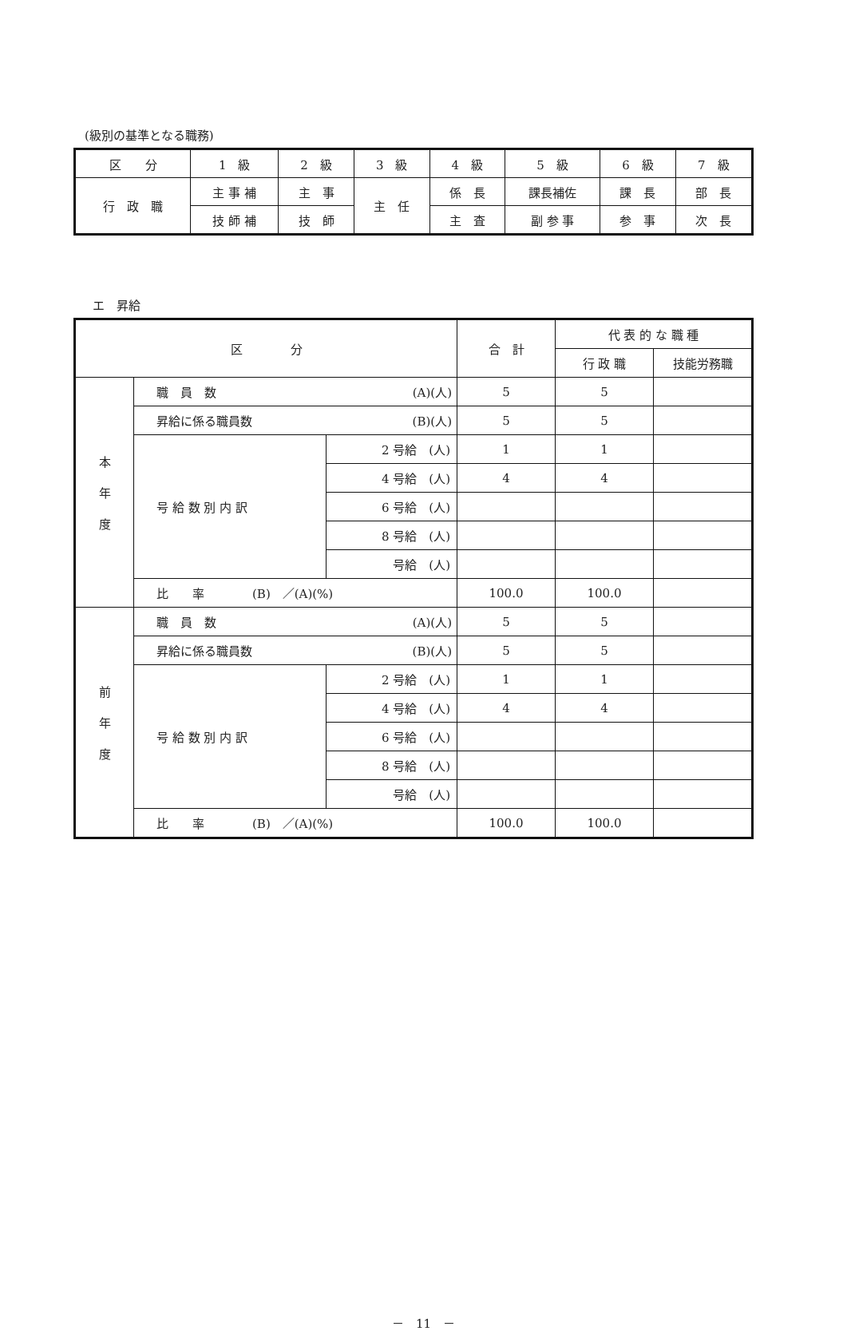(級別の基準となる職務)
| 区 分 | 1 級 | 2 級 | 3 級 | 4 級 | 5 級 | 6 級 | 7 級 |
| --- | --- | --- | --- | --- | --- | --- | --- |
| 行 政 職 | 主 事 補 | 主 事 | 主 任 | 係 長 | 課長補佐 | 課 長 | 部 長 |
| | 技 師 補 | 技 師 | | 主 査 | 副 参 事 | 参 事 | 次 長 |
エ　昇給
| 区 分 | | | 合 計 | 代 表 的 な 職 種 | |
| --- | --- | --- | --- | --- | --- |
| | | | | 行 政 職 | 技能労務職 |
| 本 年 度 | 職 員 数 (A)(人) | | 5 | 5 | |
| | 昇給に係る職員数 (B)(人) | | 5 | 5 | |
| | 号 給 数 別 内 訳 | 2 号給 (人) | 1 | 1 | |
| | | 4 号給 (人) | 4 | 4 | |
| | | 6 号給 (人) | | | |
| | | 8 号給 (人) | | | |
| | | 号給 (人) | | | |
| | 比 率 (B) ／(A)(%) | | 100.0 | 100.0 | |
| 前 年 度 | 職 員 数 (A)(人) | | 5 | 5 | |
| | 昇給に係る職員数 (B)(人) | | 5 | 5 | |
| | 号 給 数 別 内 訳 | 2 号給 (人) | 1 | 1 | |
| | | 4 号給 (人) | 4 | 4 | |
| | | 6 号給 (人) | | | |
| | | 8 号給 (人) | | | |
| | | 号給 (人) | | | |
| | 比 率 (B) ／(A)(%) | | 100.0 | 100.0 | |
－　11　－